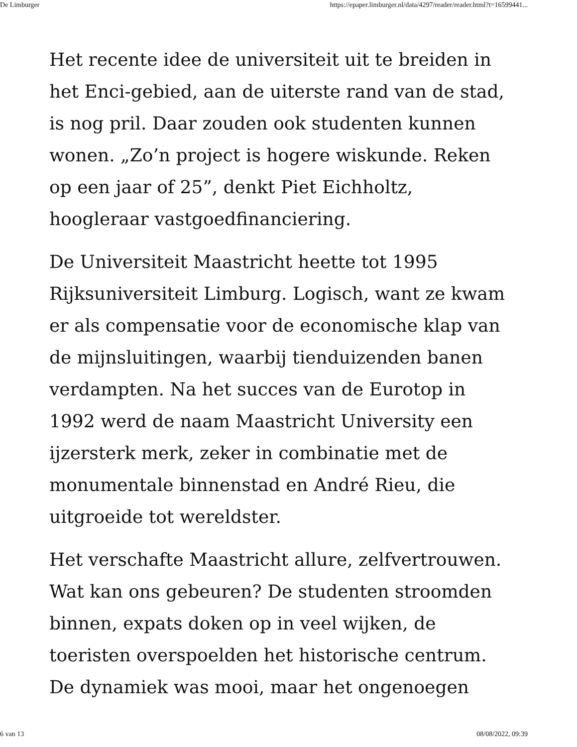De Limburger https://epaper.limburger.nl/data/4297/reader/reader.html?t=16599441...
Het recente idee de universiteit uit te breiden in het Enci-gebied, aan de uiterste rand van de stad, is nog pril. Daar zouden ook studenten kunnen wonen. „Zo’n project is hogere wiskunde. Reken op een jaar of 25”, denkt Piet Eichholtz, hoogleraar vastgoedfinanciering.
De Universiteit Maastricht heette tot 1995 Rijksuniversiteit Limburg. Logisch, want ze kwam er als compensatie voor de economische klap van de mijnsluitingen, waarbij tienduizenden banen verdampten. Na het succes van de Eurotop in 1992 werd de naam Maastricht University een ijzersterk merk, zeker in combinatie met de monumentale binnenstad en André Rieu, die uitgroeide tot wereldster.
Het verschafte Maastricht allure, zelfvertrouwen. Wat kan ons gebeuren? De studenten stroomden binnen, expats doken op in veel wijken, de toeristen overspoelden het historische centrum. De dynamiek was mooi, maar het ongenoegen
6 van 13 08/08/2022, 09:39